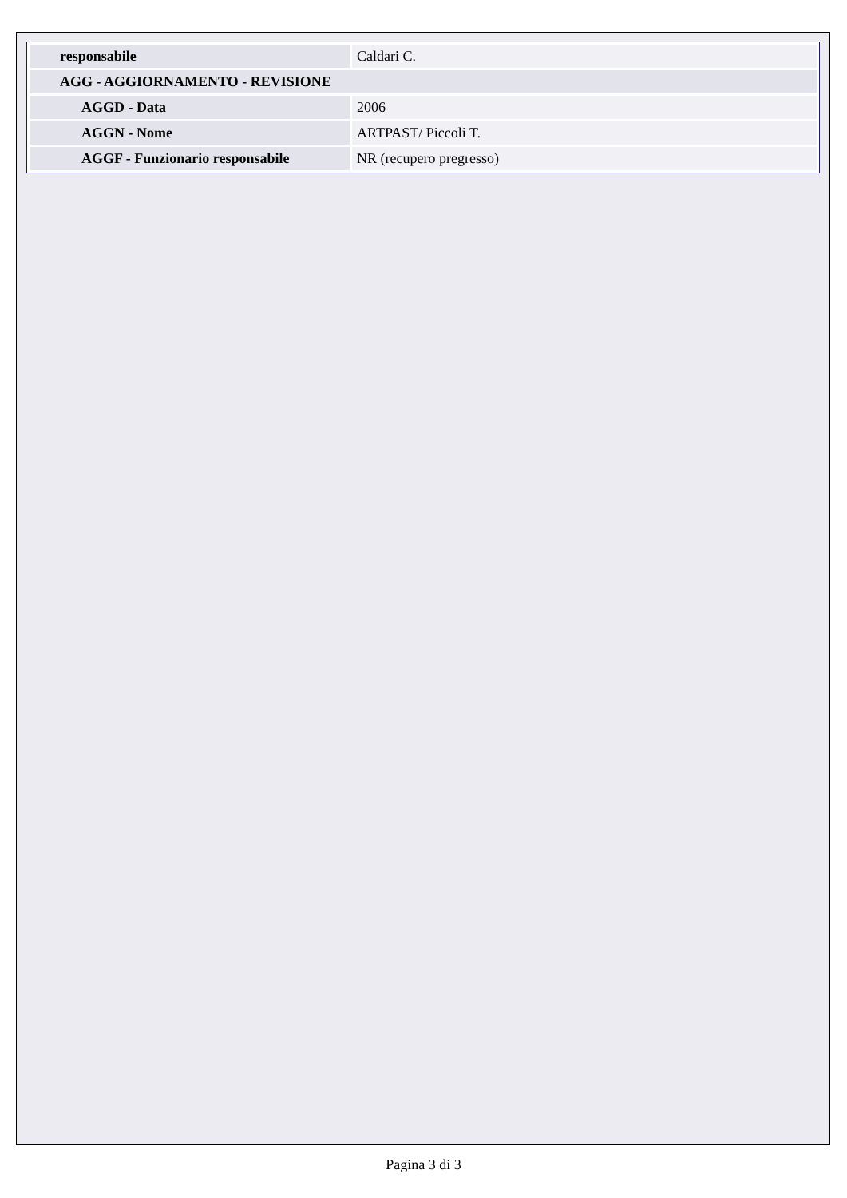| responsabile | Caldari C. |
| AGG - AGGIORNAMENTO - REVISIONE | |
| AGGD - Data | 2006 |
| AGGN - Nome | ARTPAST/ Piccoli T. |
| AGGF - Funzionario responsabile | NR (recupero pregresso) |
Pagina 3 di 3